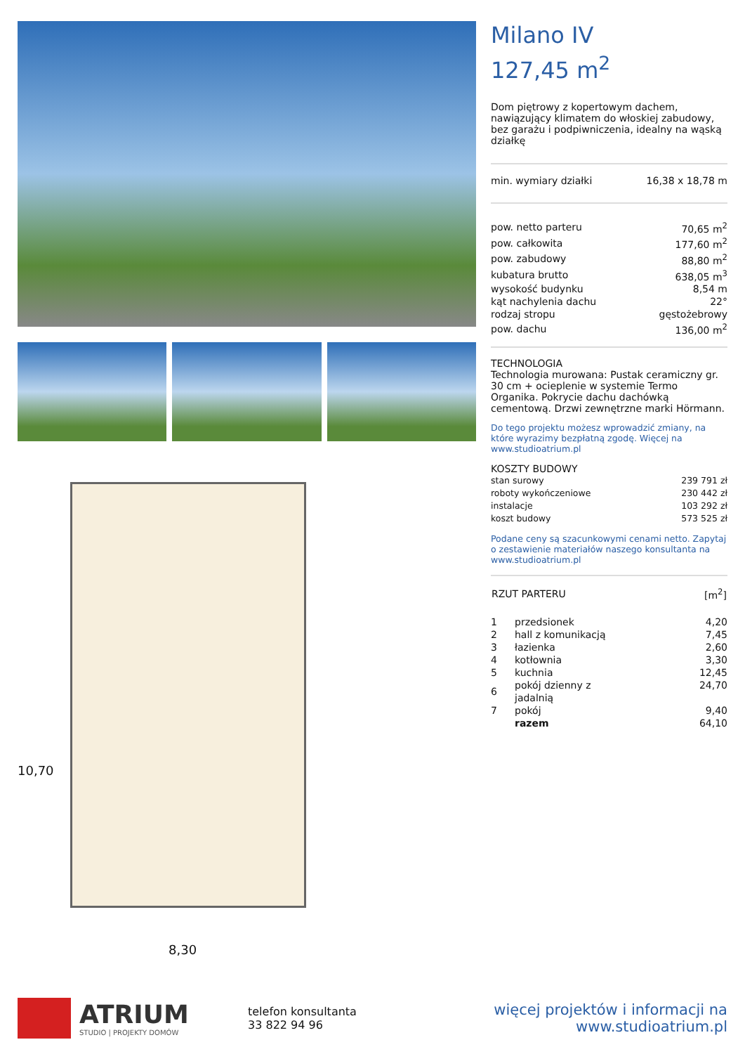10,70
8,30
Milano IV
127,45 m<sup>2</sup>
Dom piętrowy z kopertowym dachem, nawiązujący klimatem do włoskiej zabudowy, bez garażu i podpiwniczenia, idealny na wąską działkę
| min. wymiary działki | 16,38 x 18,78 m |
| pow. netto parteru | 70,65 m<sup>2</sup> |
| pow. całkowita | 177,60 m<sup>2</sup> |
| pow. zabudowy | 88,80 m<sup>2</sup> |
| kubatura brutto | 638,05 m<sup>3</sup> |
| wysokość budynku | 8,54 m |
| kąt nachylenia dachu | 22° |
| rodzaj stropu | gęstożebrowy |
| pow. dachu | 136,00 m<sup>2</sup> |
TECHNOLOGIA
Technologia murowana: Pustak ceramiczny gr. 30 cm + ocieplenie w systemie Termo Organika. Pokrycie dachu dachówką cementową. Drzwi zewnętrzne marki Hörmann.
Do tego projektu możesz wprowadzić zmiany, na które wyrazimy bezpłatną zgodę. Więcej na www.studioatrium.pl
KOSZTY BUDOWY
| stan surowy | 239 791 zł |
| roboty wykończeniowe | 230 442 zł |
| instalacje | 103 292 zł |
| koszt budowy | 573 525 zł |
Podane ceny są szacunkowymi cenami netto. Zapytaj o zestawienie materiałów naszego konsultanta na www.studioatrium.pl
| RZUT PARTERU | [m<sup>2</sup>] |
| --- | --- |
| 1 | przedsionek | 4,20 |
| 2 | hall z komunikacją | 7,45 |
| 3 | łazienka | 2,60 |
| 4 | kotłownia | 3,30 |
| 5 | kuchnia | 12,45 |
| 6 | pokój dzienny z jadalnią | 24,70 |
| 7 | pokój | 9,40 |
| | razem | 64,10 |
ATRIUM
STUDIO | PROJEKTY DOMÓW
telefon konsultanta
33 822 94 96
więcej projektów i informacji na
www.studioatrium.pl